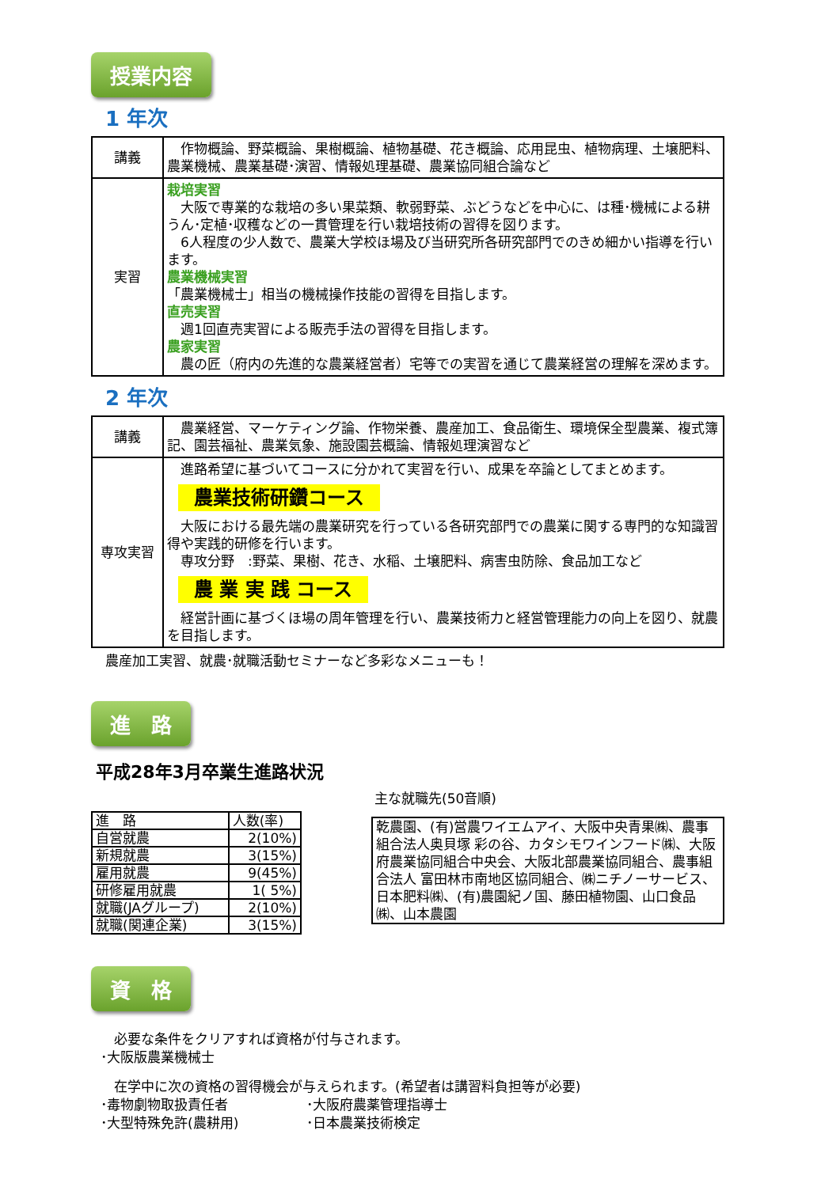授業内容
1 年次
| 講義 | 作物概論、野菜概論、果樹概論、植物基礎、花き概論、応用昆虫、植物病理、土壌肥料、農業機械、農業基礎･演習、情報処理基礎、農業協同組合論など |
| 実習 | 栽培実習 大阪で専業的な栽培の多い果菜類、軟弱野菜、ぶどうなどを中心に、は種･機械による耕うん･定植･収穫などの一貫管理を行い栽培技術の習得を図ります。 6人程度の少人数で、農業大学校ほ場及び当研究所各研究部門でのきめ細かい指導を行います。 農業機械実習 「農業機械士」相当の機械操作技能の習得を目指します。 直売実習 週1回直売実習による販売手法の習得を目指します。 農家実習 農の匠（府内の先進的な農業経営者）宅等での実習を通じて農業経営の理解を深めます。 |
2 年次
| 講義 | 農業経営、マーケティング論、作物栄養、農産加工、食品衛生、環境保全型農業、複式簿記、園芸福祉、農業気象、施設園芸概論、情報処理演習など |
| 専攻実習 | 進路希望に基づいてコースに分かれて実習を行い、成果を卒論としてまとめます。 農業技術研鑽コース 大阪における最先端の農業研究を行っている各研究部門での農業に関する専門的な知識習得や実践的研修を行います。 専攻分野 :野菜、果樹、花き、水稲、土壌肥料、病害虫防除、食品加工など 農 業 実 践 コース 経営計画に基づくほ場の周年管理を行い、農業技術力と経営管理能力の向上を図り、就農を目指します。 |
農産加工実習、就農･就職活動セミナーなど多彩なメニューも！
進　路
平成28年3月卒業生進路状況
| 進 路 | 人数(率) |
| 自営就農 | 2(10%) |
| 新規就農 | 3(15%) |
| 雇用就農 | 9(45%) |
| 研修雇用就農 | 1( 5%) |
| 就職(JAグループ) | 2(10%) |
| 就職(関連企業) | 3(15%) |
主な就職先(50音順)
乾農園、(有)営農ワイエムアイ、大阪中央青果㈱、農事組合法人奥貝塚 彩の谷、カタシモワインフード㈱、大阪府農業協同組合中央会、大阪北部農業協同組合、農事組合法人 富田林市南地区協同組合、㈱ニチノーサービス、日本肥料㈱、(有)農園紀ノ国、藤田植物園、山口食品㈱、山本農園
資　格
　必要な条件をクリアすれば資格が付与されます。
･大阪版農業機械士
　在学中に次の資格の習得機会が与えられます。(希望者は講習料負担等が必要)
･毒物劇物取扱責任者
･大型特殊免許(農耕用)
･大阪府農薬管理指導士
･日本農業技術検定